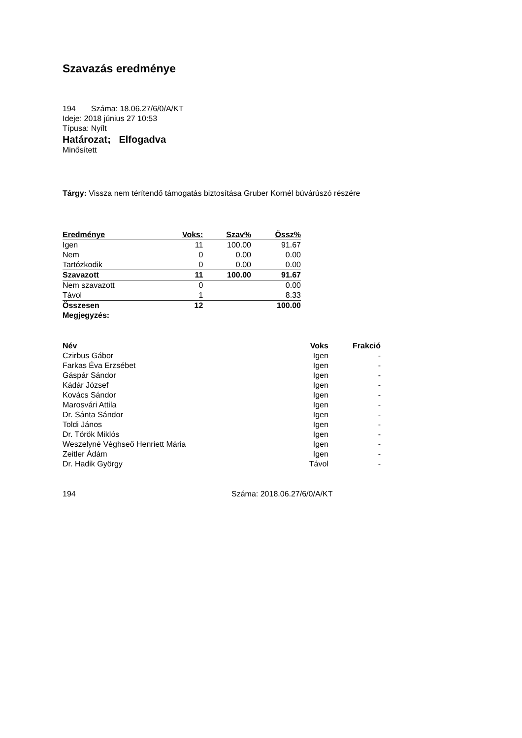Szavazás eredménye
194 Száma: 18.06.27/6/0/A/KT
Ideje: 2018 június 27 10:53
Típusa: Nyílt
Határozat; Elfogadva
Minősített
Tárgy: Vissza nem térítendő támogatás biztosítása Gruber Kornél búvárúszó részére
| Eredménye | Voks: | Szav% | Össz% |
| --- | --- | --- | --- |
| Igen | 11 | 100.00 | 91.67 |
| Nem | 0 | 0.00 | 0.00 |
| Tartózkodik | 0 | 0.00 | 0.00 |
| Szavazott | 11 | 100.00 | 91.67 |
| Nem szavazott | 0 | | 0.00 |
| Távol | 1 | | 8.33 |
| Összesen | 12 | | 100.00 |
| Megjegyzés: | | | |
| Név | Voks | Frakció |
| --- | --- | --- |
| Czirbus Gábor | Igen | - |
| Farkas Éva Erzsébet | Igen | - |
| Gáspár Sándor | Igen | - |
| Kádár József | Igen | - |
| Kovács Sándor | Igen | - |
| Marosvári Attila | Igen | - |
| Dr. Sánta Sándor | Igen | - |
| Toldi János | Igen | - |
| Dr. Török Miklós | Igen | - |
| Weszelyné Véghseő Henriett Mária | Igen | - |
| Zeitler Ádám | Igen | - |
| Dr. Hadik György | Távol | - |
194 Száma: 2018.06.27/6/0/A/KT